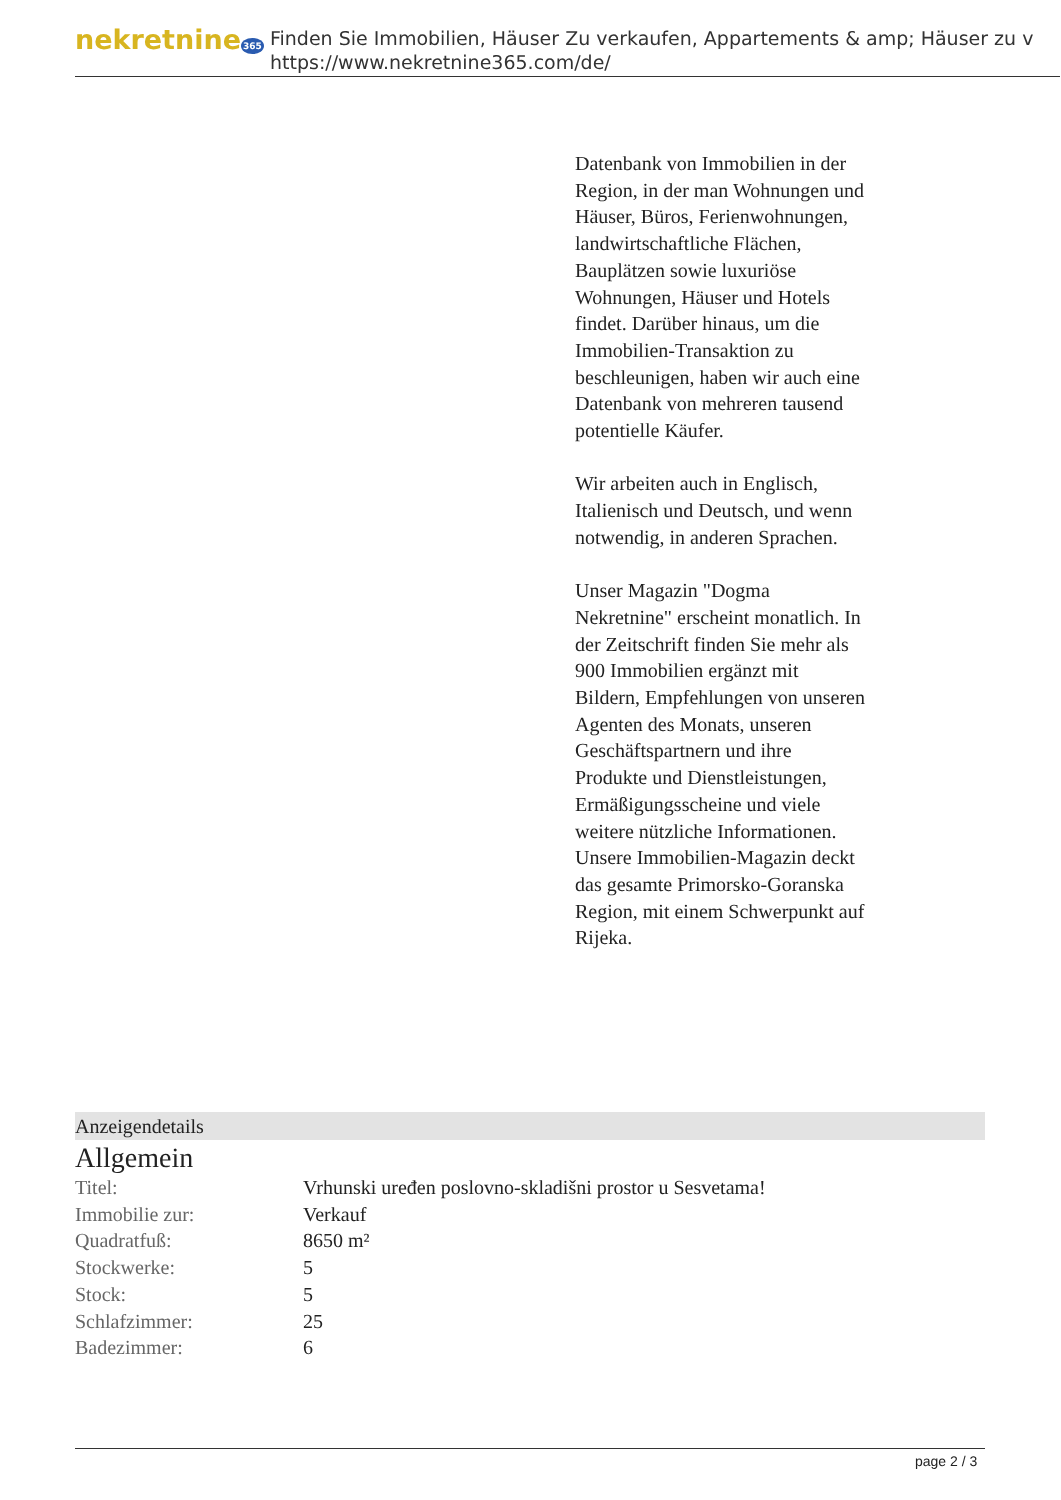nekretnine365
Finden Sie Immobilien, Häuser Zu verkaufen, Appartements & amp; Häuser zu v
https://www.nekretnine365.com/de/
Datenbank von Immobilien in der Region, in der man Wohnungen und Häuser, Büros, Ferienwohnungen, landwirtschaftliche Flächen, Bauplätzen sowie luxuriöse Wohnungen, Häuser und Hotels findet. Darüber hinaus, um die Immobilien-Transaktion zu beschleunigen, haben wir auch eine Datenbank von mehreren tausend potentielle Käufer.
Wir arbeiten auch in Englisch, Italienisch und Deutsch, und wenn notwendig, in anderen Sprachen.
Unser Magazin "Dogma Nekretnine" erscheint monatlich. In der Zeitschrift finden Sie mehr als 900 Immobilien ergänzt mit Bildern, Empfehlungen von unseren Agenten des Monats, unseren Geschäftspartnern und ihre Produkte und Dienstleistungen, Ermäßigungsscheine und viele weitere nützliche Informationen. Unsere Immobilien-Magazin deckt das gesamte Primorsko-Goranska Region, mit einem Schwerpunkt auf Rijeka.
Anzeigendetails
Allgemein
| Titel: | Vrhunski uređen poslovno-skladišni prostor u Sesvetama! |
| Immobilie zur: | Verkauf |
| Quadratfuß: | 8650 m² |
| Stockwerke: | 5 |
| Stock: | 5 |
| Schlafzimmer: | 25 |
| Badezimmer: | 6 |
page 2 / 3